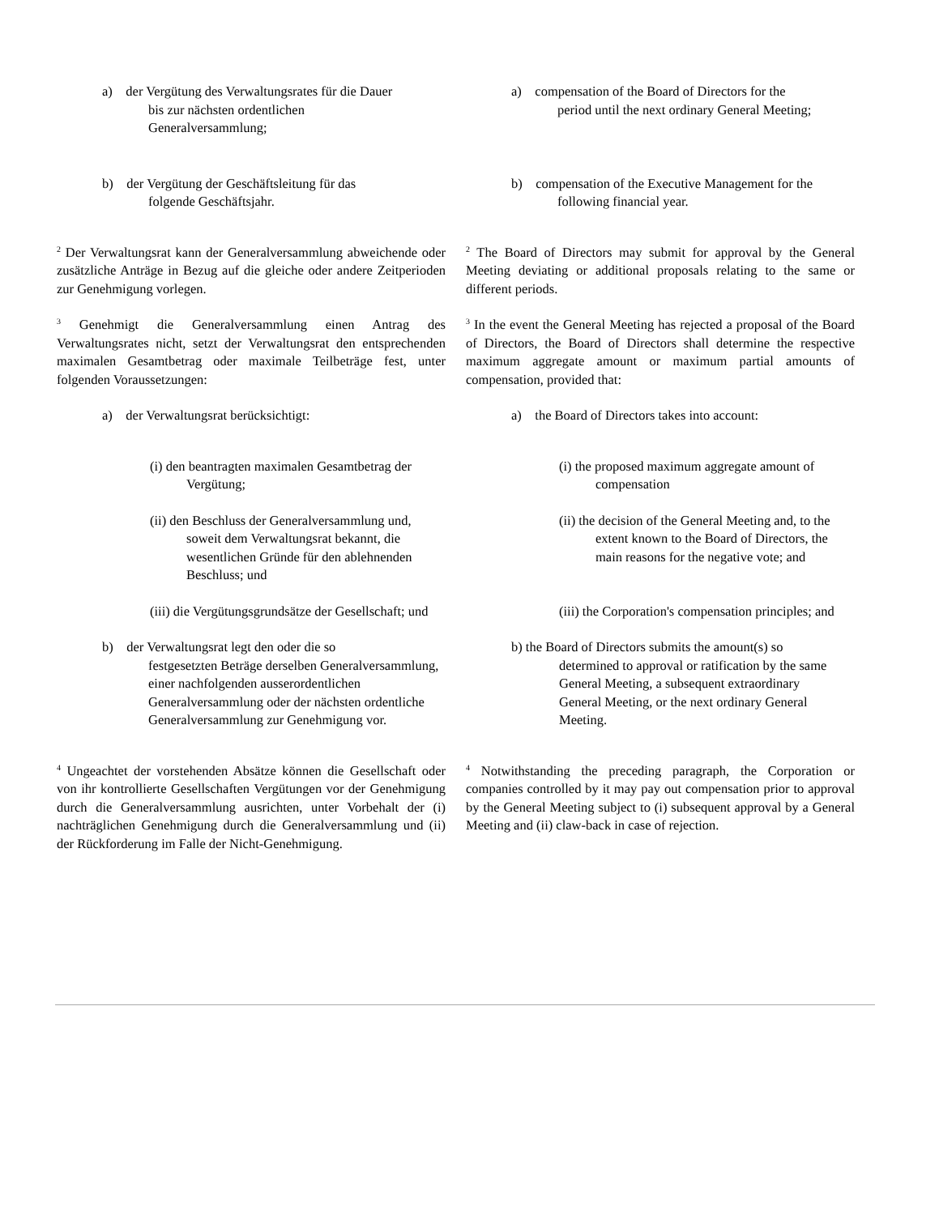a) der Vergütung des Verwaltungsrates für die Dauer
bis zur nächsten ordentlichen
Generalversammlung;
a) compensation of the Board of Directors for the
period until the next ordinary General Meeting;
b) der Vergütung der Geschäftsleitung für das
folgende Geschäftsjahr.
b) compensation of the Executive Management for the
following financial year.
<sup>2</sup> Der Verwaltungsrat kann der Generalversammlung abweichende oder zusätzliche Anträge in Bezug auf die gleiche oder andere Zeitperioden zur Genehmigung vorlegen.
<sup>2</sup> The Board of Directors may submit for approval by the General Meeting deviating or additional proposals relating to the same or different periods.
<sup>3</sup> Genehmigt die Generalversammlung einen Antrag des Verwaltungsrates nicht, setzt der Verwaltungsrat den entsprechenden maximalen Gesamtbetrag oder maximale Teilbeträge fest, unter folgenden Voraussetzungen:
<sup>3</sup> In the event the General Meeting has rejected a proposal of the Board of Directors, the Board of Directors shall determine the respective maximum aggregate amount or maximum partial amounts of compensation, provided that:
a) der Verwaltungsrat berücksichtigt: a) the Board of Directors takes into account:
(i) den beantragten maximalen Gesamtbetrag der Vergütung;
(i) the proposed maximum aggregate amount of compensation
(ii) den Beschluss der Generalversammlung und, soweit dem Verwaltungsrat bekannt, die wesentlichen Gründe für den ablehnenden Beschluss; und
(ii) the decision of the General Meeting and, to the extent known to the Board of Directors, the main reasons for the negative vote; and
(iii) die Vergütungsgrundsätze der Gesellschaft; und
(iii) the Corporation's compensation principles; and
b) der Verwaltungsrat legt den oder die so
festgesetzten Beträge derselben Generalversammlung, einer nachfolgenden ausserordentlichen Generalversammlung oder der nächsten ordentliche Generalversammlung zur Genehmigung vor.
b) the Board of Directors submits the amount(s) so
determined to approval or ratification by the same General Meeting, a subsequent extraordinary General Meeting, or the next ordinary General Meeting.
<sup>4</sup> Ungeachtet der vorstehenden Absätze können die Gesellschaft oder von ihr kontrollierte Gesellschaften Vergütungen vor der Genehmigung durch die Generalversammlung ausrichten, unter Vorbehalt der (i) nachträglichen Genehmigung durch die Generalversammlung und (ii) der Rückforderung im Falle der Nicht-Genehmigung.
<sup>4</sup> Notwithstanding the preceding paragraph, the Corporation or companies controlled by it may pay out compensation prior to approval by the General Meeting subject to (i) subsequent approval by a General Meeting and (ii) claw-back in case of rejection.